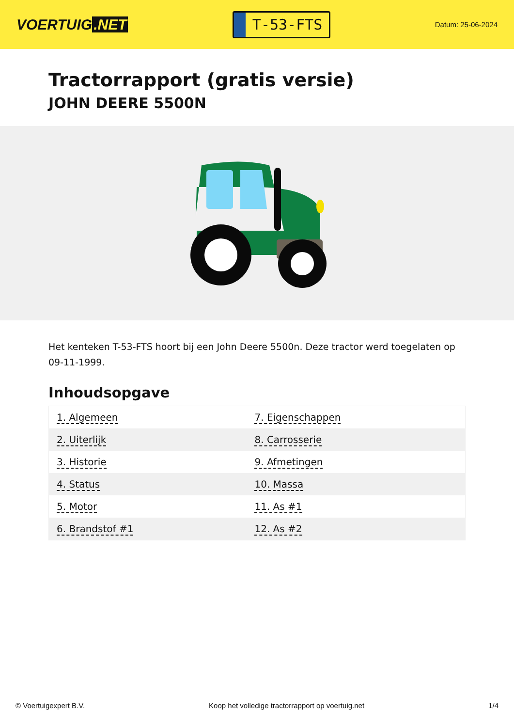VOERTUIG.NET
T-53-FTS
Datum: 25-06-2024
Tractorrapport (gratis versie)
JOHN DEERE 5500N
Het kenteken T-53-FTS hoort bij een John Deere 5500n. Deze tractor werd toegelaten op 09-11-1999.
Inhoudsopgave
| 1. Algemeen | 7. Eigenschappen |
| 2. Uiterlijk | 8. Carrosserie |
| 3. Historie | 9. Afmetingen |
| 4. Status | 10. Massa |
| 5. Motor | 11. As #1 |
| 6. Brandstof #1 | 12. As #2 |
© Voertuigexpert B.V. Koop het volledige tractorrapport op voertuig.net 1/4